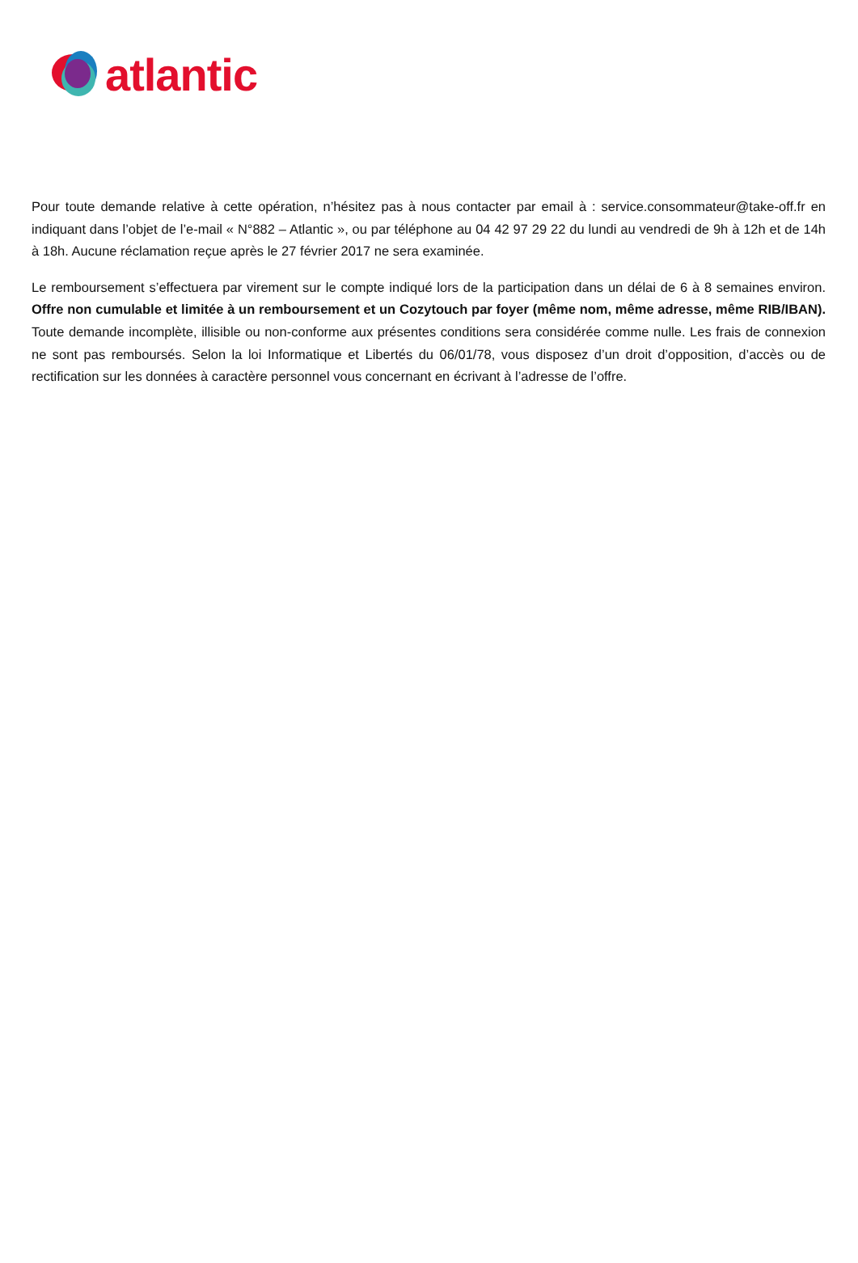atlantic
Pour toute demande relative à cette opération, n’hésitez pas à nous contacter par email à : service.consommateur@take-off.fr en indiquant dans l’objet de l’e-mail « N°882 – Atlantic », ou par téléphone au 04 42 97 29 22 du lundi au vendredi de 9h à 12h et de 14h à 18h. Aucune réclamation reçue après le 27 février 2017 ne sera examinée.
Le remboursement s’effectuera par virement sur le compte indiqué lors de la participation dans un délai de 6 à 8 semaines environ. Offre non cumulable et limitée à un remboursement et un Cozytouch par foyer (même nom, même adresse, même RIB/IBAN). Toute demande incomplète, illisible ou non-conforme aux présentes conditions sera considérée comme nulle. Les frais de connexion ne sont pas remboursés. Selon la loi Informatique et Libertés du 06/01/78, vous disposez d’un droit d’opposition, d’accès ou de rectification sur les données à caractère personnel vous concernant en écrivant à l’adresse de l’offre.